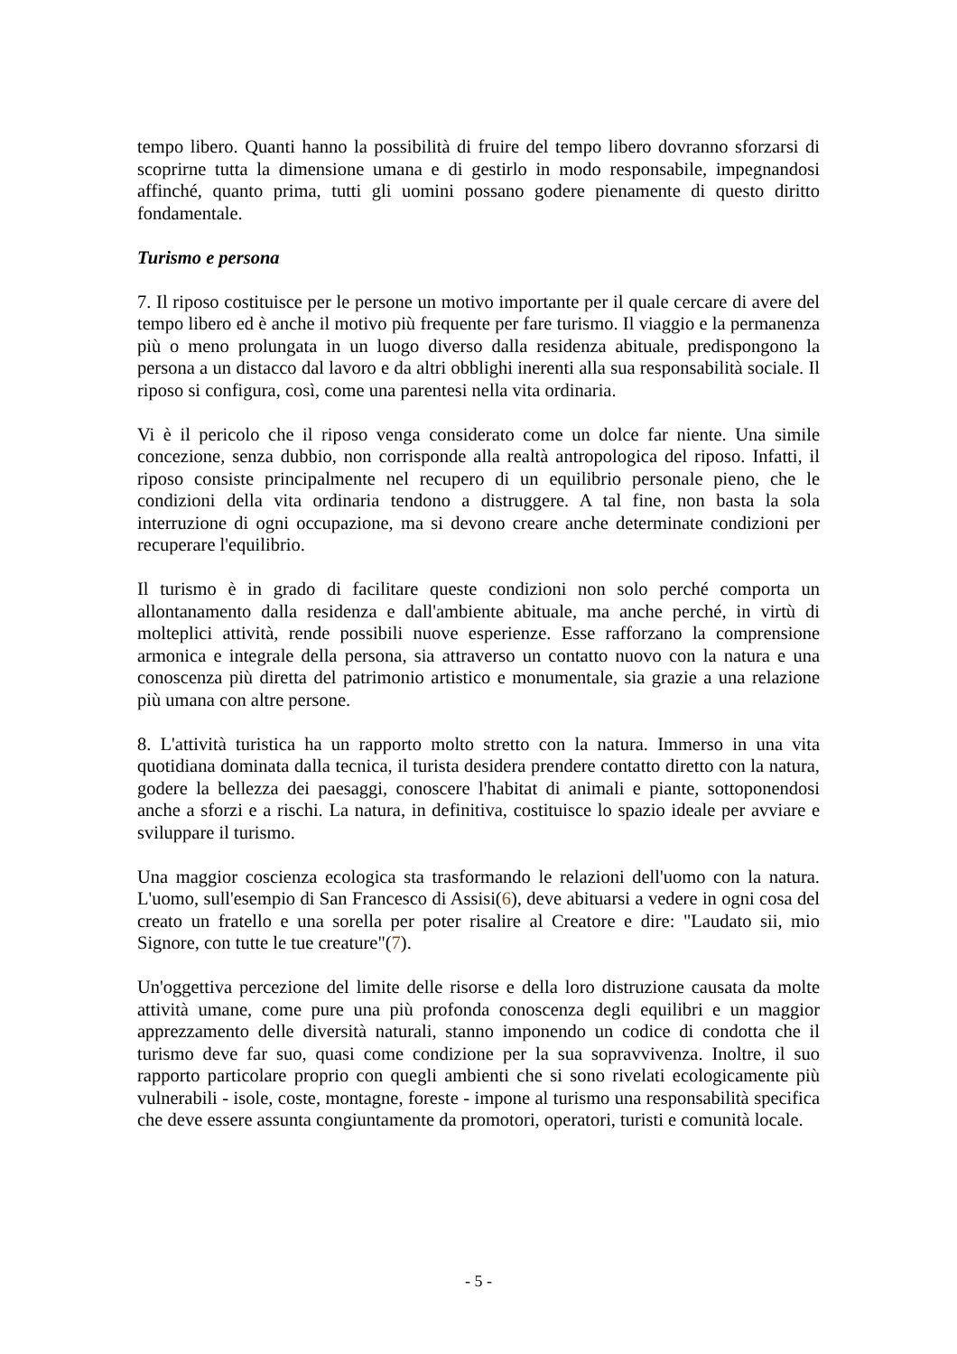tempo libero. Quanti hanno la possibilità di fruire del tempo libero dovranno sforzarsi di scoprirne tutta la dimensione umana e di gestirlo in modo responsabile, impegnandosi affinché, quanto prima, tutti gli uomini possano godere pienamente di questo diritto fondamentale.
Turismo e persona
7. Il riposo costituisce per le persone un motivo importante per il quale cercare di avere del tempo libero ed è anche il motivo più frequente per fare turismo. Il viaggio e la permanenza più o meno prolungata in un luogo diverso dalla residenza abituale, predispongono la persona a un distacco dal lavoro e da altri obblighi inerenti alla sua responsabilità sociale. Il riposo si configura, così, come una parentesi nella vita ordinaria.
Vi è il pericolo che il riposo venga considerato come un dolce far niente. Una simile concezione, senza dubbio, non corrisponde alla realtà antropologica del riposo. Infatti, il riposo consiste principalmente nel recupero di un equilibrio personale pieno, che le condizioni della vita ordinaria tendono a distruggere. A tal fine, non basta la sola interruzione di ogni occupazione, ma si devono creare anche determinate condizioni per recuperare l'equilibrio.
Il turismo è in grado di facilitare queste condizioni non solo perché comporta un allontanamento dalla residenza e dall'ambiente abituale, ma anche perché, in virtù di molteplici attività, rende possibili nuove esperienze. Esse rafforzano la comprensione armonica e integrale della persona, sia attraverso un contatto nuovo con la natura e una conoscenza più diretta del patrimonio artistico e monumentale, sia grazie a una relazione più umana con altre persone.
8. L'attività turistica ha un rapporto molto stretto con la natura. Immerso in una vita quotidiana dominata dalla tecnica, il turista desidera prendere contatto diretto con la natura, godere la bellezza dei paesaggi, conoscere l'habitat di animali e piante, sottoponendosi anche a sforzi e a rischi. La natura, in definitiva, costituisce lo spazio ideale per avviare e sviluppare il turismo.
Una maggior coscienza ecologica sta trasformando le relazioni dell'uomo con la natura. L'uomo, sull'esempio di San Francesco di Assisi(6), deve abituarsi a vedere in ogni cosa del creato un fratello e una sorella per poter risalire al Creatore e dire: "Laudato sii, mio Signore, con tutte le tue creature"(7).
Un'oggettiva percezione del limite delle risorse e della loro distruzione causata da molte attività umane, come pure una più profonda conoscenza degli equilibri e un maggior apprezzamento delle diversità naturali, stanno imponendo un codice di condotta che il turismo deve far suo, quasi come condizione per la sua sopravvivenza. Inoltre, il suo rapporto particolare proprio con quegli ambienti che si sono rivelati ecologicamente più vulnerabili - isole, coste, montagne, foreste - impone al turismo una responsabilità specifica che deve essere assunta congiuntamente da promotori, operatori, turisti e comunità locale.
- 5 -